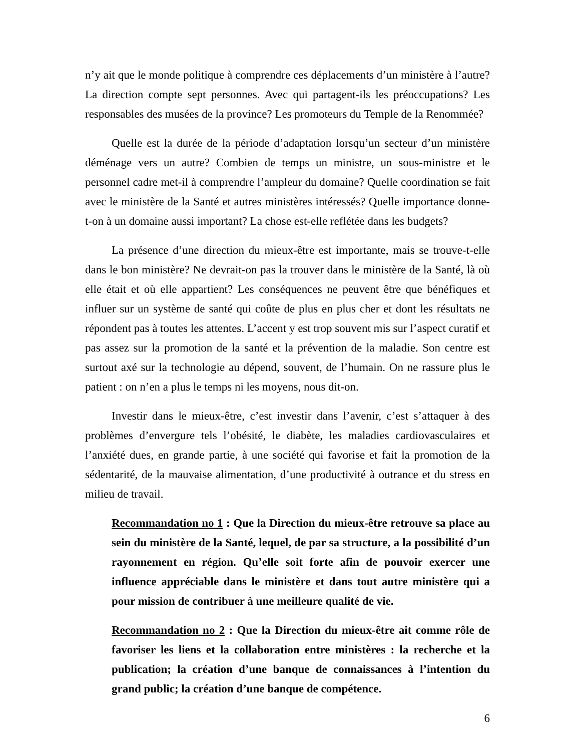n’y ait que le monde politique à comprendre ces déplacements d’un ministère à l’autre? La direction compte sept personnes. Avec qui partagent-ils les préoccupations? Les responsables des musées de la province? Les promoteurs du Temple de la Renommée?
Quelle est la durée de la période d’adaptation lorsqu’un secteur d’un ministère déménage vers un autre? Combien de temps un ministre, un sous-ministre et le personnel cadre met-il à comprendre l’ampleur du domaine? Quelle coordination se fait avec le ministère de la Santé et autres ministères intéressés? Quelle importance donne-t-on à un domaine aussi important? La chose est-elle reflétée dans les budgets?
La présence d’une direction du mieux-être est importante, mais se trouve-t-elle dans le bon ministère? Ne devrait-on pas la trouver dans le ministère de la Santé, là où elle était et où elle appartient? Les conséquences ne peuvent être que bénéfiques et influer sur un système de santé qui coûte de plus en plus cher et dont les résultats ne répondent pas à toutes les attentes. L’accent y est trop souvent mis sur l’aspect curatif et pas assez sur la promotion de la santé et la prévention de la maladie. Son centre est surtout axé sur la technologie au dépend, souvent, de l’humain. On ne rassure plus le patient : on n’en a plus le temps ni les moyens, nous dit-on.
Investir dans le mieux-être, c’est investir dans l’avenir, c’est s’attaquer à des problèmes d’envergure tels l’obésité, le diabète, les maladies cardiovasculaires et l’anxiété dues, en grande partie, à une société qui favorise et fait la promotion de la sédentarité, de la mauvaise alimentation, d’une productivité à outrance et du stress en milieu de travail.
Recommandation no 1 : Que la Direction du mieux-être retrouve sa place au sein du ministère de la Santé, lequel, de par sa structure, a la possibilité d’un rayonnement en région. Qu’elle soit forte afin de pouvoir exercer une influence appréciable dans le ministère et dans tout autre ministère qui a pour mission de contribuer à une meilleure qualité de vie.
Recommandation no 2 : Que la Direction du mieux-être ait comme rôle de favoriser les liens et la collaboration entre ministères : la recherche et la publication; la création d’une banque de connaissances à l’intention du grand public; la création d’une banque de compétence.
6